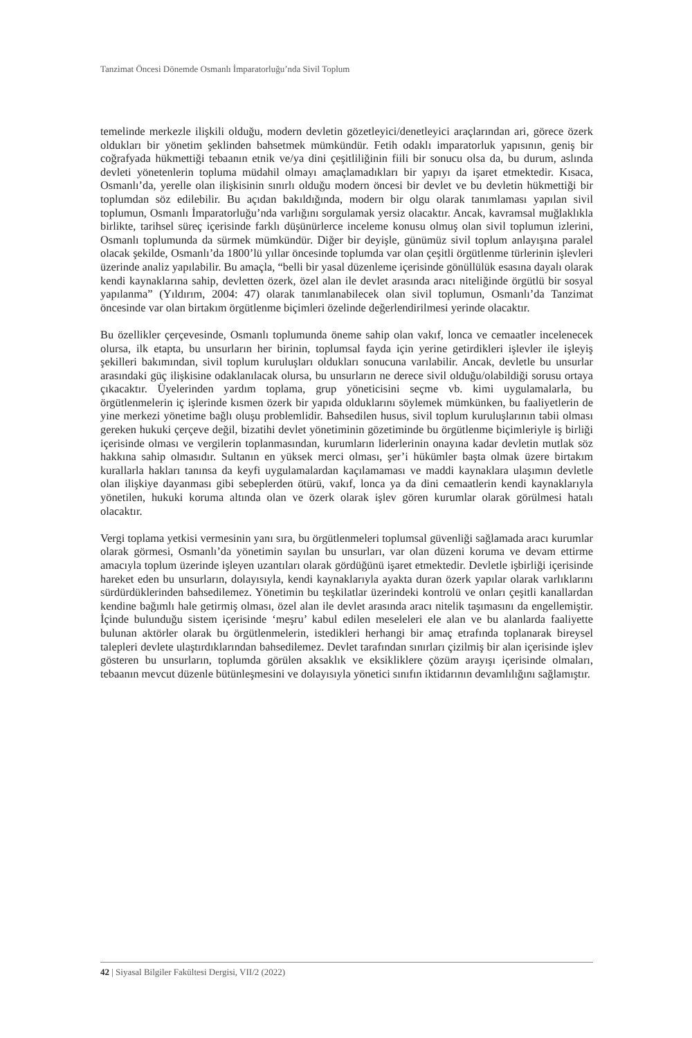Tanzimat Öncesi Dönemde Osmanlı İmparatorluğu’nda Sivil Toplum
temelinde merkezle ilişkili olduğu, modern devletin gözetleyici/denetleyici araçlarından ari, görece özerk oldukları bir yönetim şeklinden bahsetmek mümkündür. Fetih odaklı imparatorluk yapısının, geniş bir coğrafyada hükmettiği tebaanın etnik ve/ya dini çeşitliliğinin fiili bir sonucu olsa da, bu durum, aslında devleti yönetenlerin topluma müdahil olmayı amaçlamadıkları bir yapıyı da işaret etmektedir. Kısaca, Osmanlı’da, yerelle olan ilişkisinin sınırlı olduğu modern öncesi bir devlet ve bu devletin hükmettiği bir toplumdan söz edilebilir. Bu açıdan bakıldığında, modern bir olgu olarak tanımlaması yapılan sivil toplumun, Osmanlı İmparatorluğu’nda varlığını sorgulamak yersiz olacaktır. Ancak, kavramsal muğlaklıkla birlikte, tarihsel süreç içerisinde farklı düşünürlerce inceleme konusu olmuş olan sivil toplumun izlerini, Osmanlı toplumunda da sürmek mümkündür. Diğer bir deyişle, günümüz sivil toplum anlayışına paralel olacak şekilde, Osmanlı’da 1800’lü yıllar öncesinde toplumda var olan çeşitli örgütlenme türlerinin işlevleri üzerinde analiz yapılabilir. Bu amaçla, “belli bir yasal düzenleme içerisinde gönüllülük esasına dayalı olarak kendi kaynaklarına sahip, devletten özerk, özel alan ile devlet arasında aracı niteliğinde örgütlü bir sosyal yapılanma” (Yıldırım, 2004: 47) olarak tanımlanabilecek olan sivil toplumun, Osmanlı’da Tanzimat öncesinde var olan birtakım örgütlenme biçimleri özelinde değerlendirilmesi yerinde olacaktır.
Bu özellikler çerçevesinde, Osmanlı toplumunda öneme sahip olan vakıf, lonca ve cemaatler incelenecek olursa, ilk etapta, bu unsurların her birinin, toplumsal fayda için yerine getirdikleri işlevler ile işleyiş şekilleri bakımından, sivil toplum kuruluşları oldukları sonucuna varılabilir. Ancak, devletle bu unsurlar arasındaki güç ilişkisine odaklanılacak olursa, bu unsurların ne derece sivil olduğu/olabildiği sorusu ortaya çıkacaktır. Üyelerinden yardım toplama, grup yöneticisini seçme vb. kimi uygulamalarla, bu örgütlenmelerin iç işlerinde kısmen özerk bir yapıda olduklarını söylemek mümkünken, bu faaliyetlerin de yine merkezi yönetime bağlı oluşu problemlidir. Bahsedilen husus, sivil toplum kuruluşlarının tabii olması gereken hukuki çerçeve değil, bizatihi devlet yönetiminin gözetiminde bu örgütlenme biçimleriyle iş birliği içerisinde olması ve vergilerin toplanmasından, kurumların liderlerinin onayına kadar devletin mutlak söz hakkına sahip olmasıdır. Sultanın en yüksek merci olması, şer’i hükümler başta olmak üzere birtakım kurallarla hakları tanınsa da keyfi uygulamalardan kaçılamaması ve maddi kaynaklara ulaşımın devletle olan ilişkiye dayanması gibi sebeplerden ötürü, vakıf, lonca ya da dini cemaatlerin kendi kaynaklarıyla yönetilen, hukuki koruma altında olan ve özerk olarak işlev gören kurumlar olarak görülmesi hatalı olacaktır.
Vergi toplama yetkisi vermesinin yanı sıra, bu örgütlenmeleri toplumsal güvenliği sağlamada aracı kurumlar olarak görmesi, Osmanlı’da yönetimin sayılan bu unsurları, var olan düzeni koruma ve devam ettirme amacıyla toplum üzerinde işleyen uzantıları olarak gördüğünü işaret etmektedir. Devletle işbirliği içerisinde hareket eden bu unsurların, dolayısıyla, kendi kaynaklarıyla ayakta duran özerk yapılar olarak varlıklarını sürdürdüklerinden bahsedilemez. Yönetimin bu teşkilatlar üzerindeki kontrolü ve onları çeşitli kanallardan kendine bağımlı hale getirmiş olması, özel alan ile devlet arasında aracı nitelik taşımasını da engellemiştir. İçinde bulunduğu sistem içerisinde ‘meşru’ kabul edilen meseleleri ele alan ve bu alanlarda faaliyette bulunan aktörler olarak bu örgütlenmelerin, istedikleri herhangi bir amaç etrafında toplanarak bireysel talepleri devlete ulaştırdıklarından bahsedilemez. Devlet tarafından sınırları çizilmiş bir alan içerisinde işlev gösteren bu unsurların, toplumda görülen aksaklık ve eksikliklere çözüm arayışı içerisinde olmaları, tebaanın mevcut düzenle bütünleşmesini ve dolayısıyla yönetici sınıfın iktidarının devamlılığını sağlamıştır.
42 | Siyasal Bilgiler Fakültesi Dergisi, VII/2 (2022)